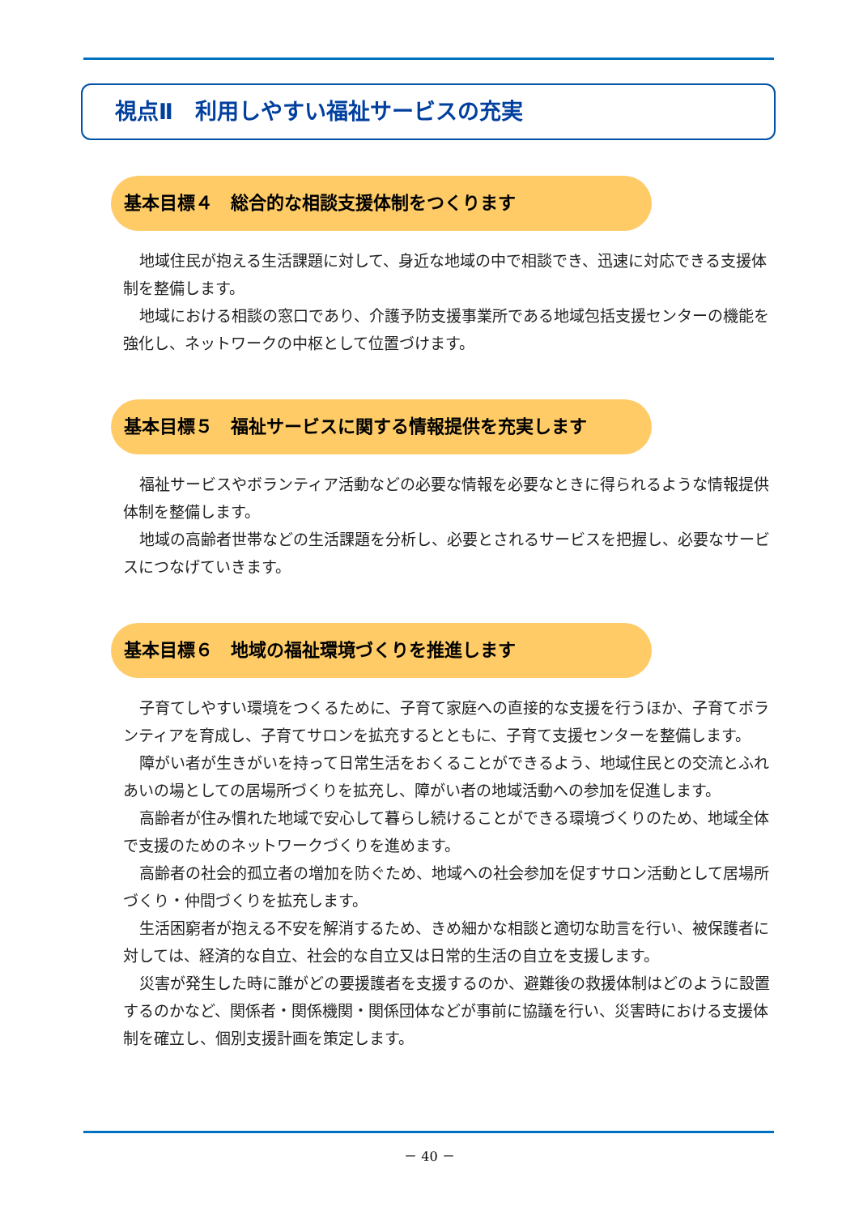視点Ⅱ　利用しやすい福祉サービスの充実
基本目標４　総合的な相談支援体制をつくります
地域住民が抱える生活課題に対して、身近な地域の中で相談でき、迅速に対応できる支援体制を整備します。
地域における相談の窓口であり、介護予防支援事業所である地域包括支援センターの機能を強化し、ネットワークの中枢として位置づけます。
基本目標５　福祉サービスに関する情報提供を充実します
福祉サービスやボランティア活動などの必要な情報を必要なときに得られるような情報提供体制を整備します。
地域の高齢者世帯などの生活課題を分析し、必要とされるサービスを把握し、必要なサービスにつなげていきます。
基本目標６　地域の福祉環境づくりを推進します
子育てしやすい環境をつくるために、子育て家庭への直接的な支援を行うほか、子育てボランティアを育成し、子育てサロンを拡充するとともに、子育て支援センターを整備します。
障がい者が生きがいを持って日常生活をおくることができるよう、地域住民との交流とふれあいの場としての居場所づくりを拡充し、障がい者の地域活動への参加を促進します。
高齢者が住み慣れた地域で安心して暮らし続けることができる環境づくりのため、地域全体で支援のためのネットワークづくりを進めます。
高齢者の社会的孤立者の増加を防ぐため、地域への社会参加を促すサロン活動として居場所づくり・仲間づくりを拡充します。
生活困窮者が抱える不安を解消するため、きめ細かな相談と適切な助言を行い、被保護者に対しては、経済的な自立、社会的な自立又は日常的生活の自立を支援します。
災害が発生した時に誰がどの要援護者を支援するのか、避難後の救援体制はどのように設置するのかなど、関係者・関係機関・関係団体などが事前に協議を行い、災害時における支援体制を確立し、個別支援計画を策定します。
－ 40 －